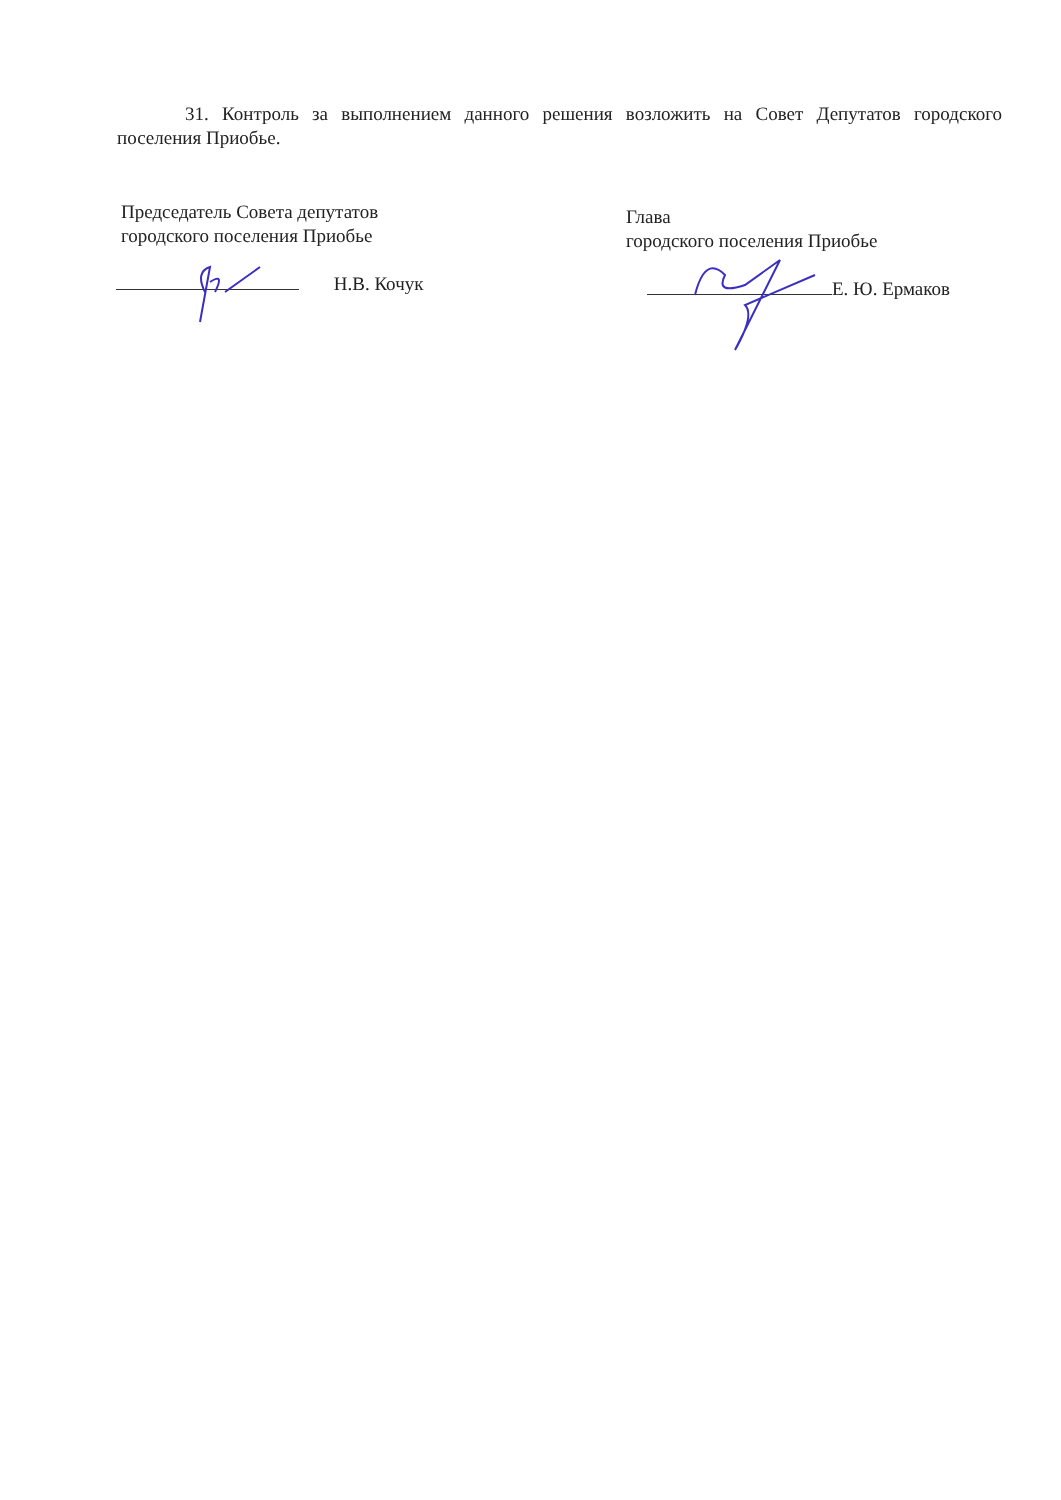31. Контроль за выполнением данного решения возложить на Совет Депутатов городского поселения Приобье.
Председатель Совета депутатов
городского поселения Приобье
Н.В. Кочук
Глава
городского поселения Приобье
Е. Ю. Ермаков